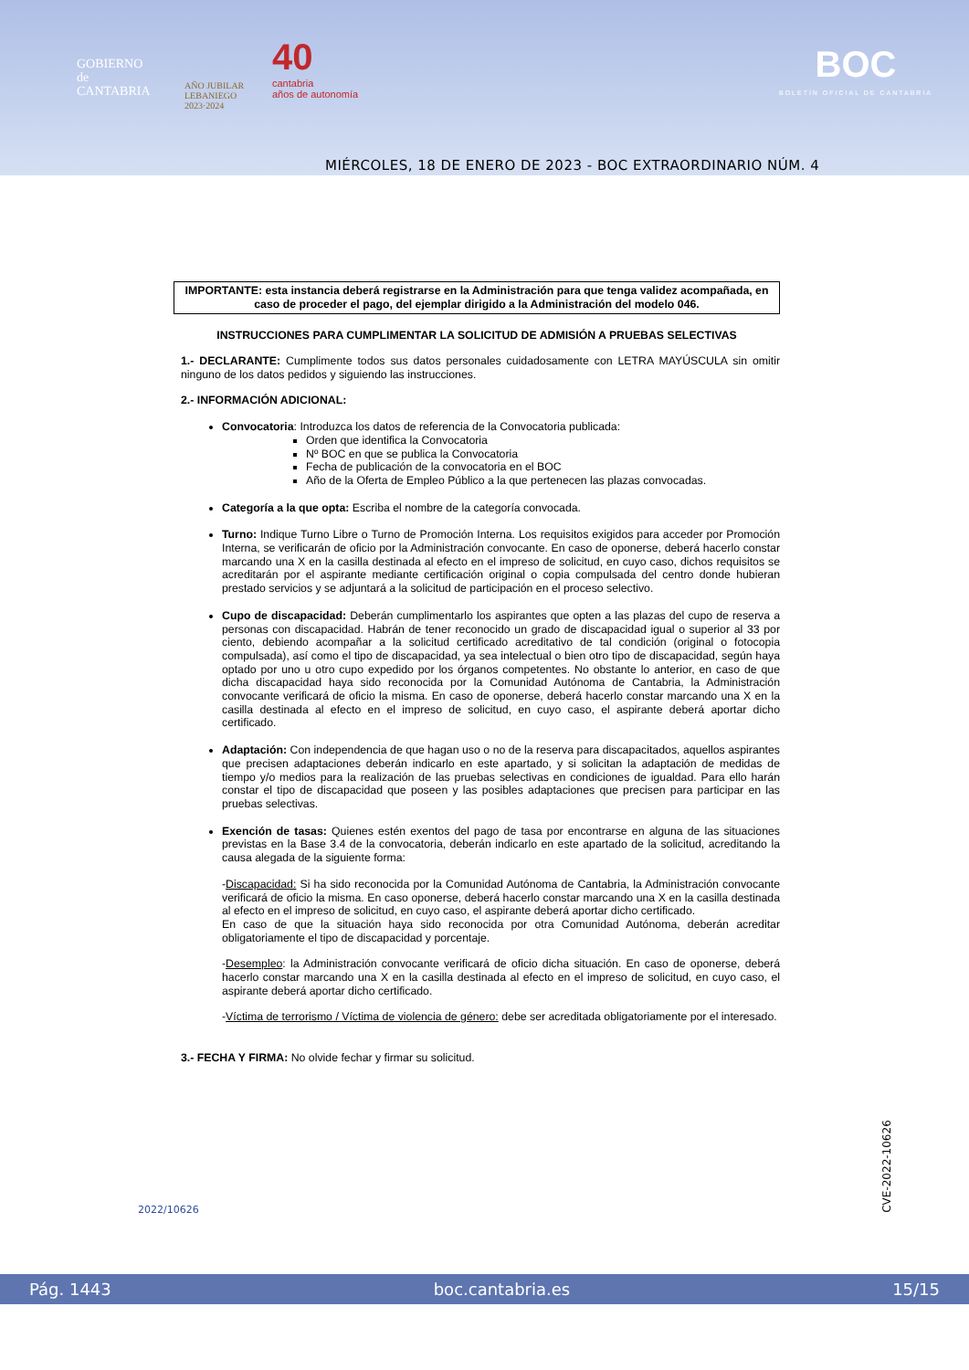GOBIERNO
de
CANTABRIA
AÑO JUBILAR
LEBANIEGO
2023·2024
40
cantabria
años de autonomía
BOC
BOLETÍN OFICIAL DE CANTABRIA
MIÉRCOLES, 18 DE ENERO DE 2023 - BOC EXTRAORDINARIO NÚM. 4
IMPORTANTE: esta instancia deberá registrarse en la Administración para que tenga validez acompañada, en caso de proceder el pago, del ejemplar dirigido a la Administración del modelo 046.
INSTRUCCIONES PARA CUMPLIMENTAR LA SOLICITUD DE ADMISIÓN A PRUEBAS SELECTIVAS
1.- DECLARANTE: Cumplimente todos sus datos personales cuidadosamente con LETRA MAYÚSCULA sin omitir ninguno de los datos pedidos y siguiendo las instrucciones.
2.- INFORMACIÓN ADICIONAL:
Convocatoria: Introduzca los datos de referencia de la Convocatoria publicada:
Orden que identifica la Convocatoria
Nº BOC en que se publica la Convocatoria
Fecha de publicación de la convocatoria en el BOC
Año de la Oferta de Empleo Público a la que pertenecen las plazas convocadas.
Categoría a la que opta: Escriba el nombre de la categoría convocada.
Turno: Indique Turno Libre o Turno de Promoción Interna. Los requisitos exigidos para acceder por Promoción Interna, se verificarán de oficio por la Administración convocante. En caso de oponerse, deberá hacerlo constar marcando una X en la casilla destinada al efecto en el impreso de solicitud, en cuyo caso, dichos requisitos se acreditarán por el aspirante mediante certificación original o copia compulsada del centro donde hubieran prestado servicios y se adjuntará a la solicitud de participación en el proceso selectivo.
Cupo de discapacidad: Deberán cumplimentarlo los aspirantes que opten a las plazas del cupo de reserva a personas con discapacidad. Habrán de tener reconocido un grado de discapacidad igual o superior al 33 por ciento, debiendo acompañar a la solicitud certificado acreditativo de tal condición (original o fotocopia compulsada), así como el tipo de discapacidad, ya sea intelectual o bien otro tipo de discapacidad, según haya optado por uno u otro cupo expedido por los órganos competentes. No obstante lo anterior, en caso de que dicha discapacidad haya sido reconocida por la Comunidad Autónoma de Cantabria, la Administración convocante verificará de oficio la misma. En caso de oponerse, deberá hacerlo constar marcando una X en la casilla destinada al efecto en el impreso de solicitud, en cuyo caso, el aspirante deberá aportar dicho certificado.
Adaptación: Con independencia de que hagan uso o no de la reserva para discapacitados, aquellos aspirantes que precisen adaptaciones deberán indicarlo en este apartado, y si solicitan la adaptación de medidas de tiempo y/o medios para la realización de las pruebas selectivas en condiciones de igualdad. Para ello harán constar el tipo de discapacidad que poseen y las posibles adaptaciones que precisen para participar en las pruebas selectivas.
Exención de tasas: Quienes estén exentos del pago de tasa por encontrarse en alguna de las situaciones previstas en la Base 3.4 de la convocatoria, deberán indicarlo en este apartado de la solicitud, acreditando la causa alegada de la siguiente forma:
-Discapacidad: Si ha sido reconocida por la Comunidad Autónoma de Cantabria, la Administración convocante verificará de oficio la misma. En caso oponerse, deberá hacerlo constar marcando una X en la casilla destinada al efecto en el impreso de solicitud, en cuyo caso, el aspirante deberá aportar dicho certificado.
En caso de que la situación haya sido reconocida por otra Comunidad Autónoma, deberán acreditar obligatoriamente el tipo de discapacidad y porcentaje.
-Desempleo: la Administración convocante verificará de oficio dicha situación. En caso de oponerse, deberá hacerlo constar marcando una X en la casilla destinada al efecto en el impreso de solicitud, en cuyo caso, el aspirante deberá aportar dicho certificado.
-Víctima de terrorismo / Víctima de violencia de género: debe ser acreditada obligatoriamente por el interesado.
3.- FECHA Y FIRMA: No olvide fechar y firmar su solicitud.
2022/10626
CVE-2022-10626
Pág. 1443 boc.cantabria.es 15/15